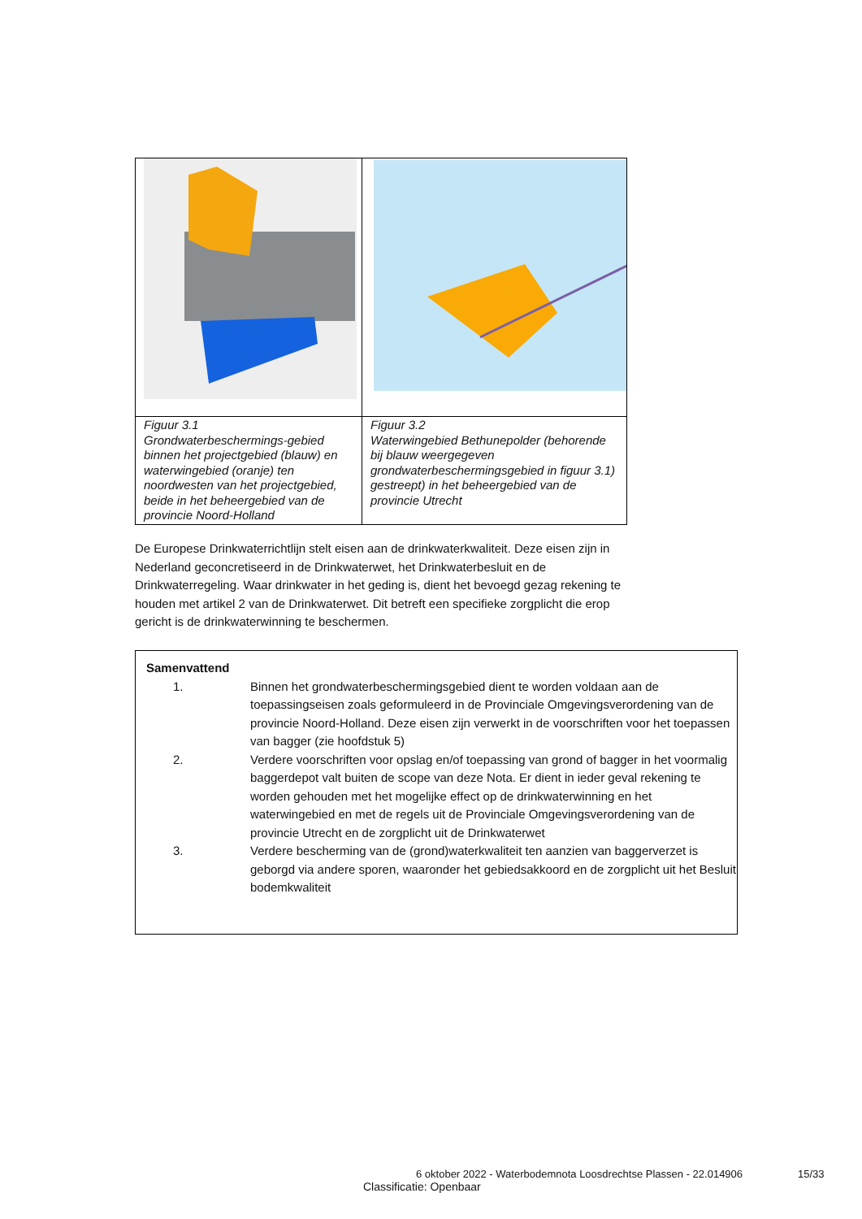| Figuur 3.1 Grondwaterbeschermings-gebied binnen het projectgebied (blauw) en waterwingebied (oranje) ten noordwesten van het projectgebied, beide in het beheergebied van de provincie Noord-Holland | Figuur 3.2 Waterwingebied Bethunepolder (behorende bij blauw weergegeven grondwaterbeschermingsgebied in figuur 3.1) gestreept) in het beheergebied van de provincie Utrecht |
De Europese Drinkwaterrichtlijn stelt eisen aan de drinkwaterkwaliteit. Deze eisen zijn in Nederland geconcretiseerd in de Drinkwaterwet, het Drinkwaterbesluit en de Drinkwaterregeling. Waar drinkwater in het geding is, dient het bevoegd gezag rekening te houden met artikel 2 van de Drinkwaterwet. Dit betreft een specifieke zorgplicht die erop gericht is de drinkwaterwinning te beschermen.
Samenvattend
1. Binnen het grondwaterbeschermingsgebied dient te worden voldaan aan de toepassingseisen zoals geformuleerd in de Provinciale Omgevingsverordening van de provincie Noord-Holland. Deze eisen zijn verwerkt in de voorschriften voor het toepassen van bagger (zie hoofdstuk 5)
2. Verdere voorschriften voor opslag en/of toepassing van grond of bagger in het voormalig baggerdepot valt buiten de scope van deze Nota. Er dient in ieder geval rekening te worden gehouden met het mogelijke effect op de drinkwaterwinning en het waterwingebied en met de regels uit de Provinciale Omgevingsverordening van de provincie Utrecht en de zorgplicht uit de Drinkwaterwet
3. Verdere bescherming van de (grond)waterkwaliteit ten aanzien van baggerverzet is geborgd via andere sporen, waaronder het gebiedsakkoord en de zorgplicht uit het Besluit bodemkwaliteit
6 oktober 2022 - Waterbodemnota Loosdrechtse Plassen - 22.014906
15/33
Classificatie: Openbaar